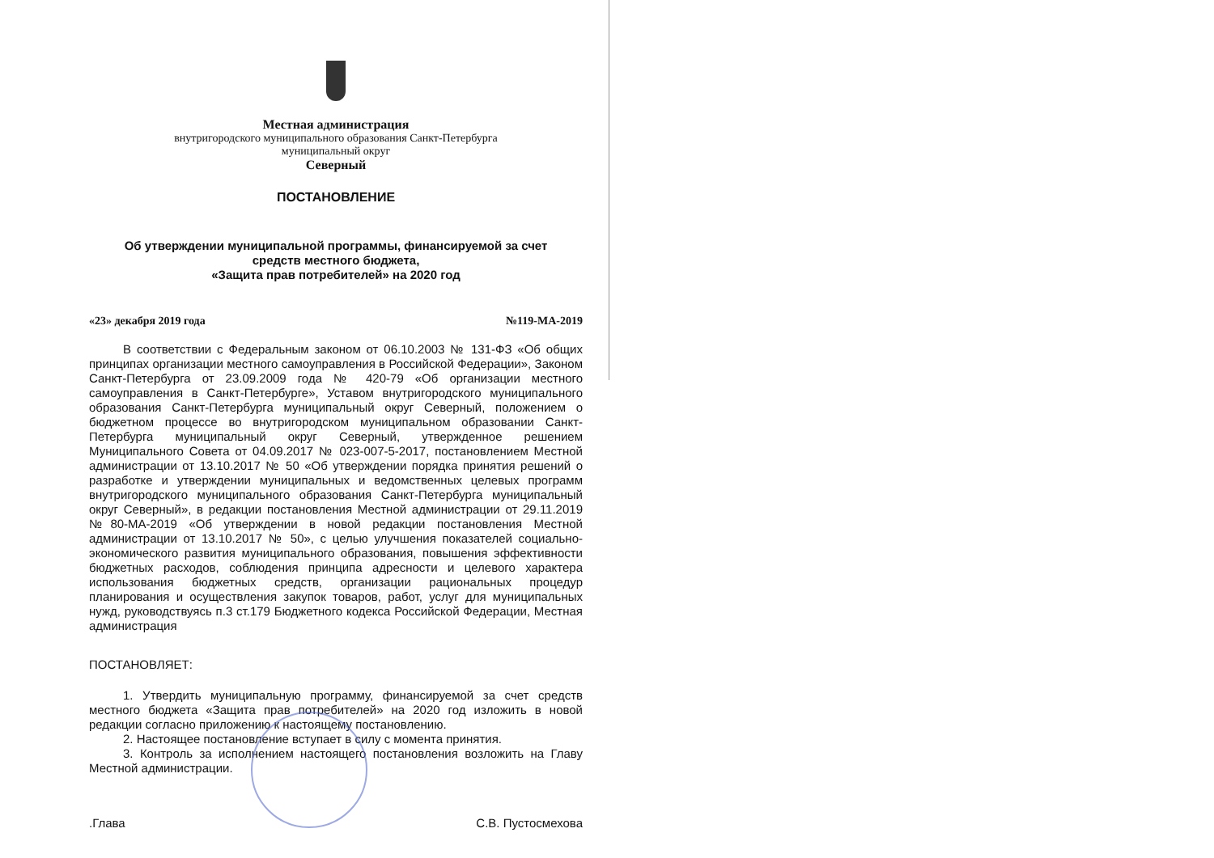Местная администрация
внутригородского муниципального образования Санкт-Петербурга
муниципальный округ
Северный
ПОСТАНОВЛЕНИЕ
Об утверждении муниципальной программы, финансируемой за счет
средств местного бюджета,
«Защита прав потребителей» на 2020 год
«23» декабря 2019 года №119-МА-2019
В соответствии с Федеральным законом от 06.10.2003 № 131-ФЗ «Об общих принципах организации местного самоуправления в Российской Федерации», Законом Санкт-Петербурга от 23.09.2009 года № 420-79 «Об организации местного самоуправления в Санкт-Петербурге», Уставом внутригородского муниципального образования Санкт-Петербурга муниципальный округ Северный, положением о бюджетном процессе во внутригородском муниципальном образовании Санкт-Петербурга муниципальный округ Северный, утвержденное решением Муниципального Совета от 04.09.2017 № 023-007-5-2017, постановлением Местной администрации от 13.10.2017 № 50 «Об утверждении порядка принятия решений о разработке и утверждении муниципальных и ведомственных целевых программ внутригородского муниципального образования Санкт-Петербурга муниципальный округ Северный», в редакции постановления Местной администрации от 29.11.2019 №80-МА-2019 «Об утверждении в новой редакции постановления Местной администрации от 13.10.2017 № 50», с целью улучшения показателей социально-экономического развития муниципального образования, повышения эффективности бюджетных расходов, соблюдения принципа адресности и целевого характера использования бюджетных средств, организации рациональных процедур планирования и осуществления закупок товаров, работ, услуг для муниципальных нужд, руководствуясь п.3 ст.179 Бюджетного кодекса Российской Федерации, Местная администрация
ПОСТАНОВЛЯЕТ:
1. Утвердить муниципальную программу, финансируемой за счет средств местного бюджета «Защита прав потребителей» на 2020 год изложить в новой редакции согласно приложению к настоящему постановлению.
2. Настоящее постановление вступает в силу с момента принятия.
3. Контроль за исполнением настоящего постановления возложить на Главу Местной администрации.
.Глава С.В. Пустосмехова